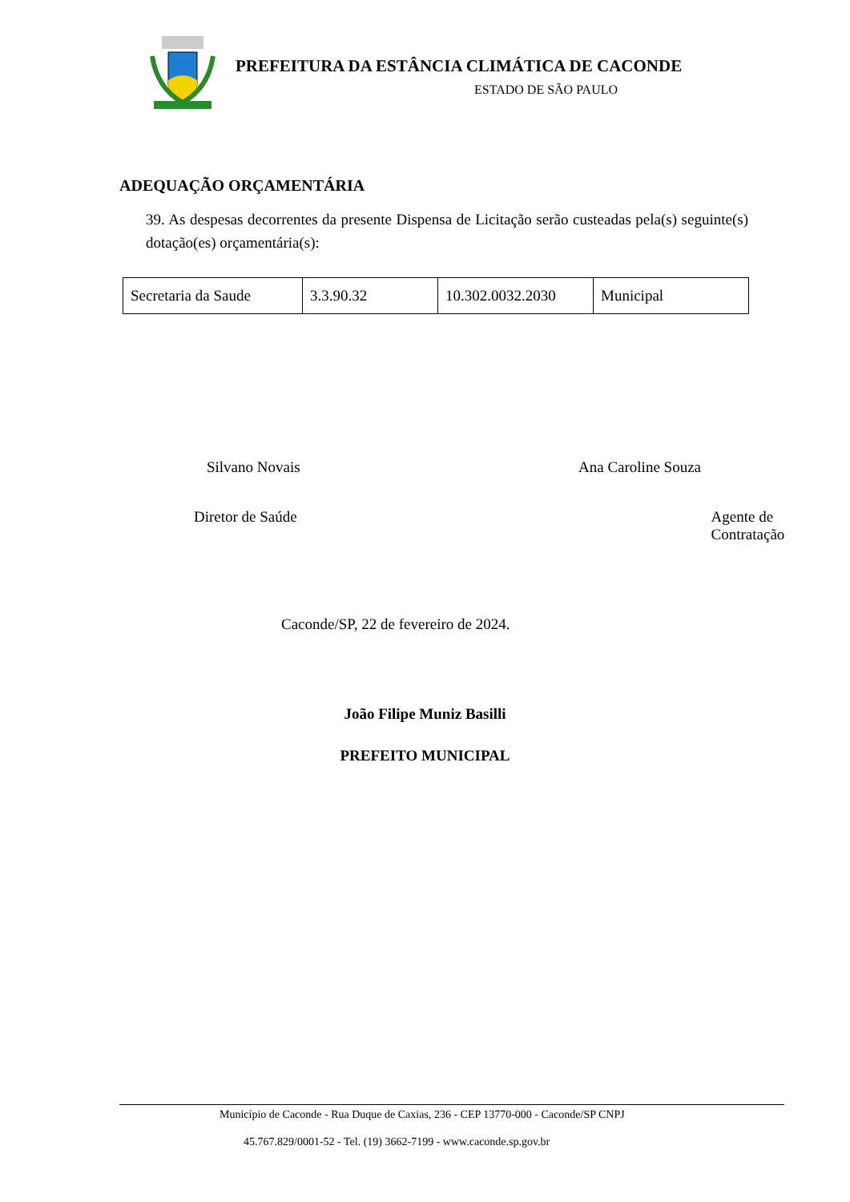PREFEITURA DA ESTÂNCIA CLIMÁTICA DE CACONDE
ESTADO DE SÃO PAULO
ADEQUAÇÃO ORÇAMENTÁRIA
39. As despesas decorrentes da presente Dispensa de Licitação serão custeadas pela(s) seguinte(s) dotação(es) orçamentária(s):
| Secretaria da Saude | 3.3.90.32 | 10.302.0032.2030 | Municipal |
Silvano Novais Ana Caroline Souza
Diretor de Saúde Agente de Contratação
Caconde/SP, 22 de fevereiro de 2024.
João Filipe Muniz Basilli
PREFEITO MUNICIPAL
Município de Caconde - Rua Duque de Caxias, 236 - CEP 13770-000 - Caconde/SP CNPJ
45.767.829/0001-52 - Tel. (19) 3662-7199 - www.caconde.sp.gov.br